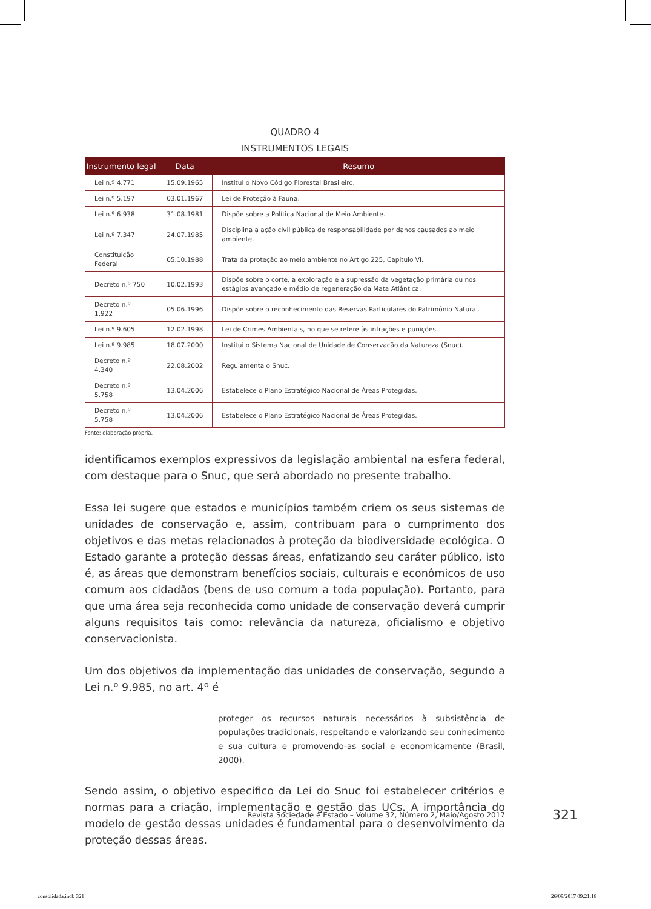QUADRO 4
INSTRUMENTOS LEGAIS
| Instrumento legal | Data | Resumo |
| --- | --- | --- |
| Lei n.º 4.771 | 15.09.1965 | Institui o Novo Código Florestal Brasileiro. |
| Lei n.º 5.197 | 03.01.1967 | Lei de Proteção à Fauna. |
| Lei n.º 6.938 | 31.08.1981 | Dispõe sobre a Política Nacional de Meio Ambiente. |
| Lei n.º 7.347 | 24.07.1985 | Disciplina a ação civil pública de responsabilidade por danos causados ao meio ambiente. |
| Constituição Federal | 05.10.1988 | Trata da proteção ao meio ambiente no Artigo 225, Capitulo VI. |
| Decreto n.º 750 | 10.02.1993 | Dispõe sobre o corte, a exploração e a supressão da vegetação primária ou nos estágios avançado e médio de regeneração da Mata Atlântica. |
| Decreto n.º 1.922 | 05.06.1996 | Dispõe sobre o reconhecimento das Reservas Particulares do Patrimônio Natural. |
| Lei n.º 9.605 | 12.02.1998 | Lei de Crimes Ambientais, no que se refere às infrações e punições. |
| Lei n.º 9.985 | 18.07.2000 | Institui o Sistema Nacional de Unidade de Conservação da Natureza (Snuc). |
| Decreto n.º 4.340 | 22.08.2002 | Regulamenta o Snuc. |
| Decreto n.º 5.758 | 13.04.2006 | Estabelece o Plano Estratégico Nacional de Áreas Protegidas. |
| Decreto n.º 5.758 | 13.04.2006 | Estabelece o Plano Estratégico Nacional de Áreas Protegidas. |
Fonte: elaboração própria.
identificamos exemplos expressivos da legislação ambiental na esfera federal, com destaque para o Snuc, que será abordado no presente trabalho.
Essa lei sugere que estados e municípios também criem os seus sistemas de unidades de conservação e, assim, contribuam para o cumprimento dos objetivos e das metas relacionados à proteção da biodiversidade ecológica. O Estado garante a proteção dessas áreas, enfatizando seu caráter público, isto é, as áreas que demonstram benefícios sociais, culturais e econômicos de uso comum aos cidadãos (bens de uso comum a toda população). Portanto, para que uma área seja reconhecida como unidade de conservação deverá cumprir alguns requisitos tais como: relevância da natureza, oficialismo e objetivo conservacionista.
Um dos objetivos da implementação das unidades de conservação, segundo a Lei n.º 9.985, no art. 4º é
proteger os recursos naturais necessários à subsistência de populações tradicionais, respeitando e valorizando seu conhecimento e sua cultura e promovendo-as social e economicamente (Brasil, 2000).
Sendo assim, o objetivo especifico da Lei do Snuc foi estabelecer critérios e normas para a criação, implementação e gestão das UCs. A importância do modelo de gestão dessas unidades é fundamental para o desenvolvimento da proteção dessas áreas.
Revista Sociedade e Estado – Volume 32, Número 2, Maio/Agosto 2017 321
consolidada.indb 321 26/09/2017 09:21:18